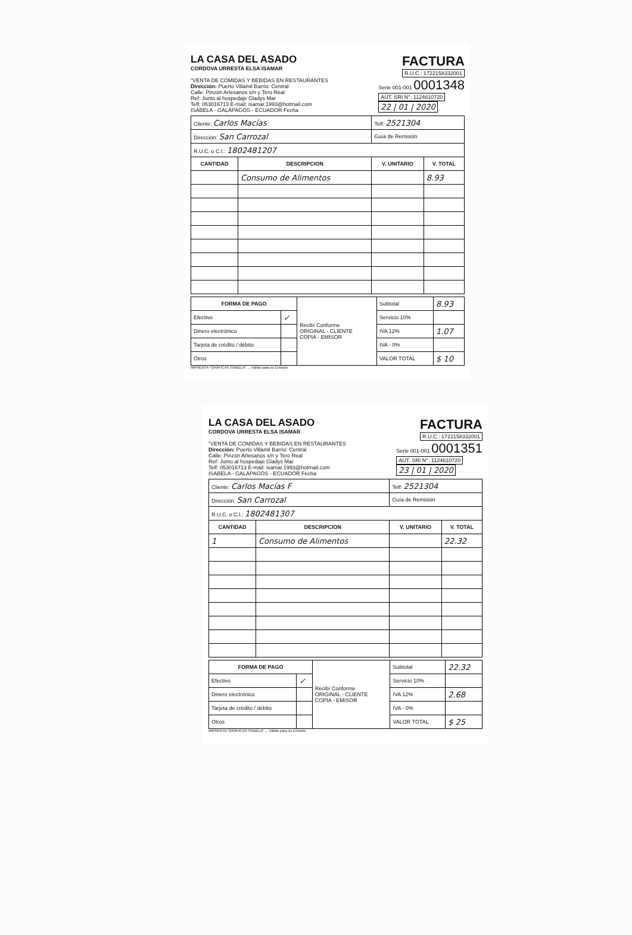LA CASA DEL ASADO
CORDOVA URRESTA ELSA ISAMAR
FACTURA
R.U.C.: 1722158332001
"VENTA DE COMIDAS Y BEBIDAS EN RESTAURANTES
Dirección: Puerto Villamil Barrio: Central
Calle: Pinzón Artesanos s/n y Tero Real
Ref: Junto al hospedaje Gladys Mar
Telf: 053016713 E-mail: isamar.1993@hotmail.com
ISABELA - GALÁPAGOS - ECUADOR Fecha
Serie 001-001 0001348
AUT. SRI N°. 1124610720
22 | 01 | 2020
| Cliente: Carlos Macías | | Telf: 2521304 | |
| Dirección: San Carrozal | | Guía de Remisión | |
| R.U.C. o C.I.: 1802481207 | | | |
| CANTIDAD | DESCRIPCION | V. UNITARIO | V. TOTAL |
| | Consumo de Alimentos | | 8.93 |
| FORMA DE PAGO | | Recibí Conforme ORIGINAL - CLIENTE COPIA - EMISOR | Subtotal | 8.93 |
| Efectivo | ✓ | | Servicio 10% | |
| Dinero electrónico | | | IVA 12% | 1.07 |
| Tarjeta de crédito / débito | | | IVA - 0% | |
| Otros | | | VALOR TOTAL | $ 10 |
IMPRENTA "GRÁFICAS ISABELA" ... Válido para su Emisión
LA CASA DEL ASADO
CORDOVA URRESTA ELSA ISAMAR
FACTURA
R.U.C.: 1722158332001
"VENTA DE COMIDAS Y BEBIDAS EN RESTAURANTES
Dirección: Puerto Villamil Barrio: Central
Calle: Pinzón Artesanos s/n y Tero Real
Ref: Junto al hospedaje Gladys Mar
Telf: 053016713 E-mail: isamar.1993@hotmail.com
ISABELA - GALÁPAGOS - ECUADOR Fecha
Serie 001-001 0001351
AUT. SRI N°. 1124610720
23 | 01 | 2020
| Cliente: Carlos Macías F | | Telf: 2521304 | |
| Dirección: San Carrozal | | Guía de Remisión | |
| R.U.C. o C.I.: 1802481307 | | | |
| CANTIDAD | DESCRIPCION | V. UNITARIO | V. TOTAL |
| 1 | Consumo de Alimentos | | 22.32 |
| FORMA DE PAGO | | Recibí Conforme ORIGINAL - CLIENTE COPIA - EMISOR | Subtotal | 22.32 |
| Efectivo | ✓ | | Servicio 10% | |
| Dinero electrónico | | | IVA 12% | 2.68 |
| Tarjeta de crédito / débito | | | IVA - 0% | |
| Otros | | | VALOR TOTAL | $ 25 |
IMPRENTA "GRÁFICAS ISABELA" ... Válido para su Emisión